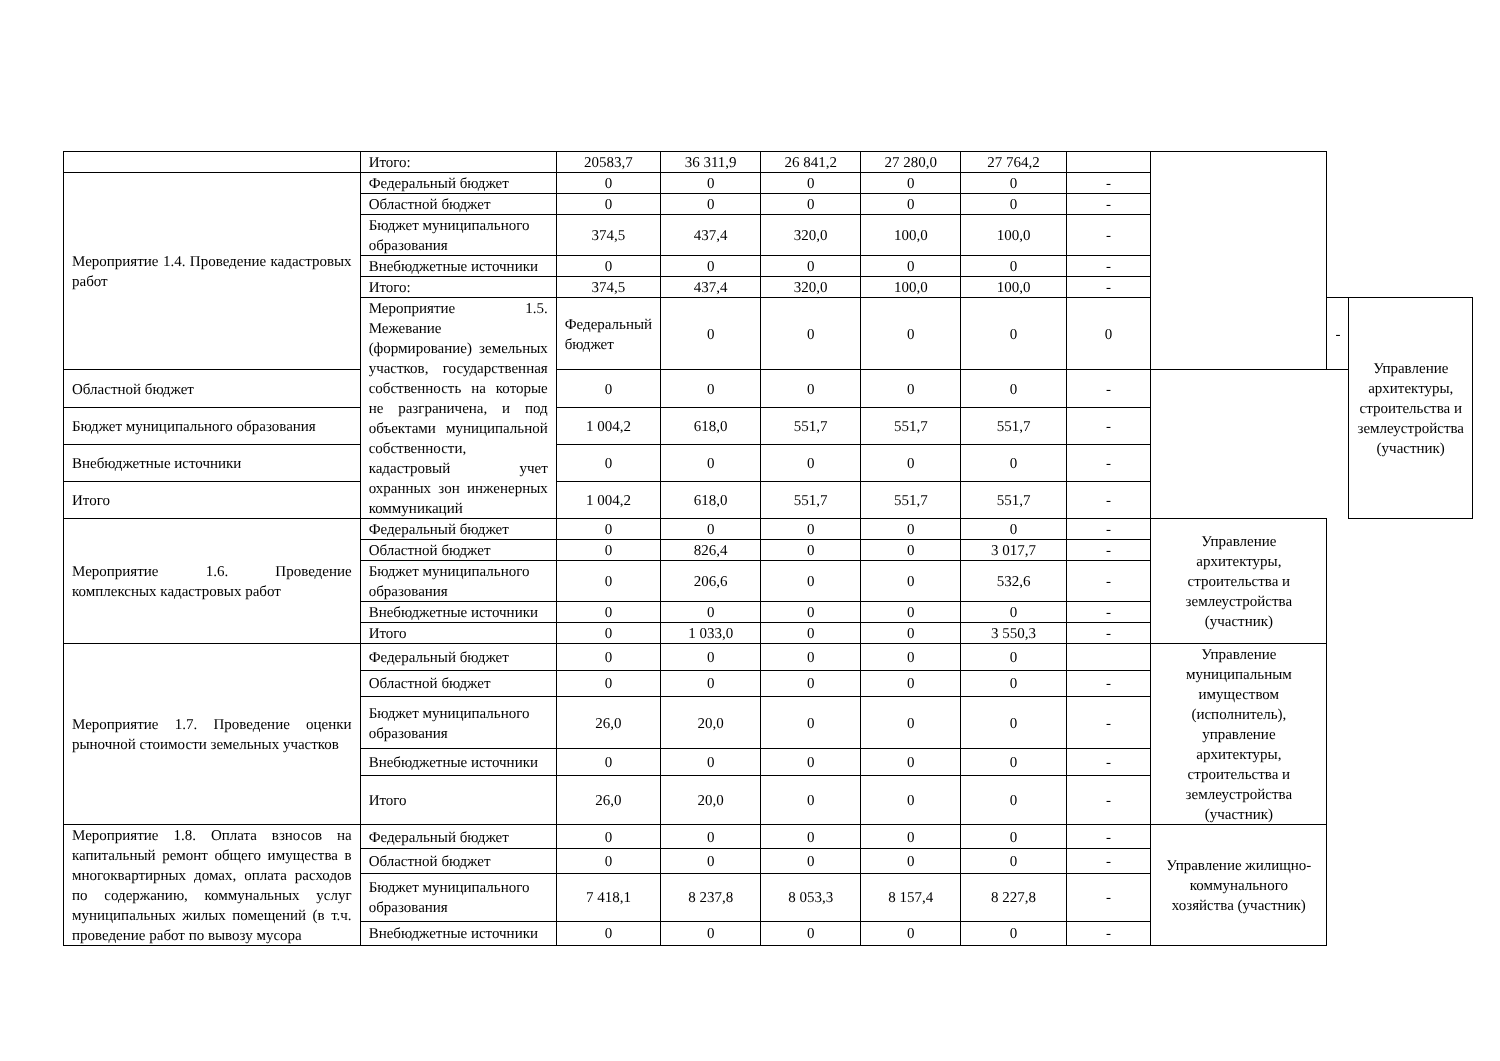| | Итого: | 20583,7 | 36 311,9 | 26 841,2 | 27 280,0 | 27 764,2 | | | | |
| Мероприятие 1.4. Проведение кадастровых работ | Федеральный бюджет | 0 | 0 | 0 | 0 | 0 | - | | | |
| | Областной бюджет | 0 | 0 | 0 | 0 | 0 | - | | | |
| | Бюджет муниципального образования | 374,5 | 437,4 | 320,0 | 100,0 | 100,0 | - | | | |
| | Внебюджетные источники | 0 | 0 | 0 | 0 | 0 | - | | | |
| | Итого: | 374,5 | 437,4 | 320,0 | 100,0 | 100,0 | - | | | |
| | Мероприятие 1.5. Межевание (формирование) земельных участков, государственная собственность на которые не разграничена, и под объектами муниципальной собственности, кадастровый учет охранных зон инженерных коммуникаций | Федеральный бюджет | 0 | 0 | 0 | 0 | 0 | | - | Управление архитектуры, строительства и землеустройства (участник) |
| Областной бюджет | | 0 | 0 | 0 | 0 | 0 | - | | | |
| Бюджет муниципального образования | | 1 004,2 | 618,0 | 551,7 | 551,7 | 551,7 | - | | | |
| Внебюджетные источники | | 0 | 0 | 0 | 0 | 0 | - | | | |
| Итого | | 1 004,2 | 618,0 | 551,7 | 551,7 | 551,7 | - | | | |
| Мероприятие 1.6. Проведение комплексных кадастровых работ | Федеральный бюджет | 0 | 0 | 0 | 0 | 0 | - | Управление архитектуры, строительства и землеустройства (участник) | | |
| | Областной бюджет | 0 | 826,4 | 0 | 0 | 3 017,7 | - | | | |
| | Бюджет муниципального образования | 0 | 206,6 | 0 | 0 | 532,6 | - | | | |
| | Внебюджетные источники | 0 | 0 | 0 | 0 | 0 | - | | | |
| | Итого | 0 | 1 033,0 | 0 | 0 | 3 550,3 | - | | | |
| Мероприятие 1.7. Проведение оценки рыночной стоимости земельных участков | Федеральный бюджет | 0 | 0 | 0 | 0 | 0 | | Управление муниципальным имуществом (исполнитель), управление архитектуры, строительства и землеустройства (участник) | | |
| | Областной бюджет | 0 | 0 | 0 | 0 | 0 | - | | | |
| | Бюджет муниципального образования | 26,0 | 20,0 | 0 | 0 | 0 | - | | | |
| | Внебюджетные источники | 0 | 0 | 0 | 0 | 0 | - | | | |
| | Итого | 26,0 | 20,0 | 0 | 0 | 0 | - | | | |
| Мероприятие 1.8. Оплата взносов на капитальный ремонт общего имущества в многоквартирных домах, оплата расходов по содержанию, коммунальных услуг муниципальных жилых помещений (в т.ч. проведение работ по вывозу мусора | Федеральный бюджет | 0 | 0 | 0 | 0 | 0 | - | Управление жилищно-коммунального хозяйства (участник) | | |
| | Областной бюджет | 0 | 0 | 0 | 0 | 0 | - | | | |
| | Бюджет муниципального образования | 7 418,1 | 8 237,8 | 8 053,3 | 8 157,4 | 8 227,8 | - | | | |
| | Внебюджетные источники | 0 | 0 | 0 | 0 | 0 | - | | | |